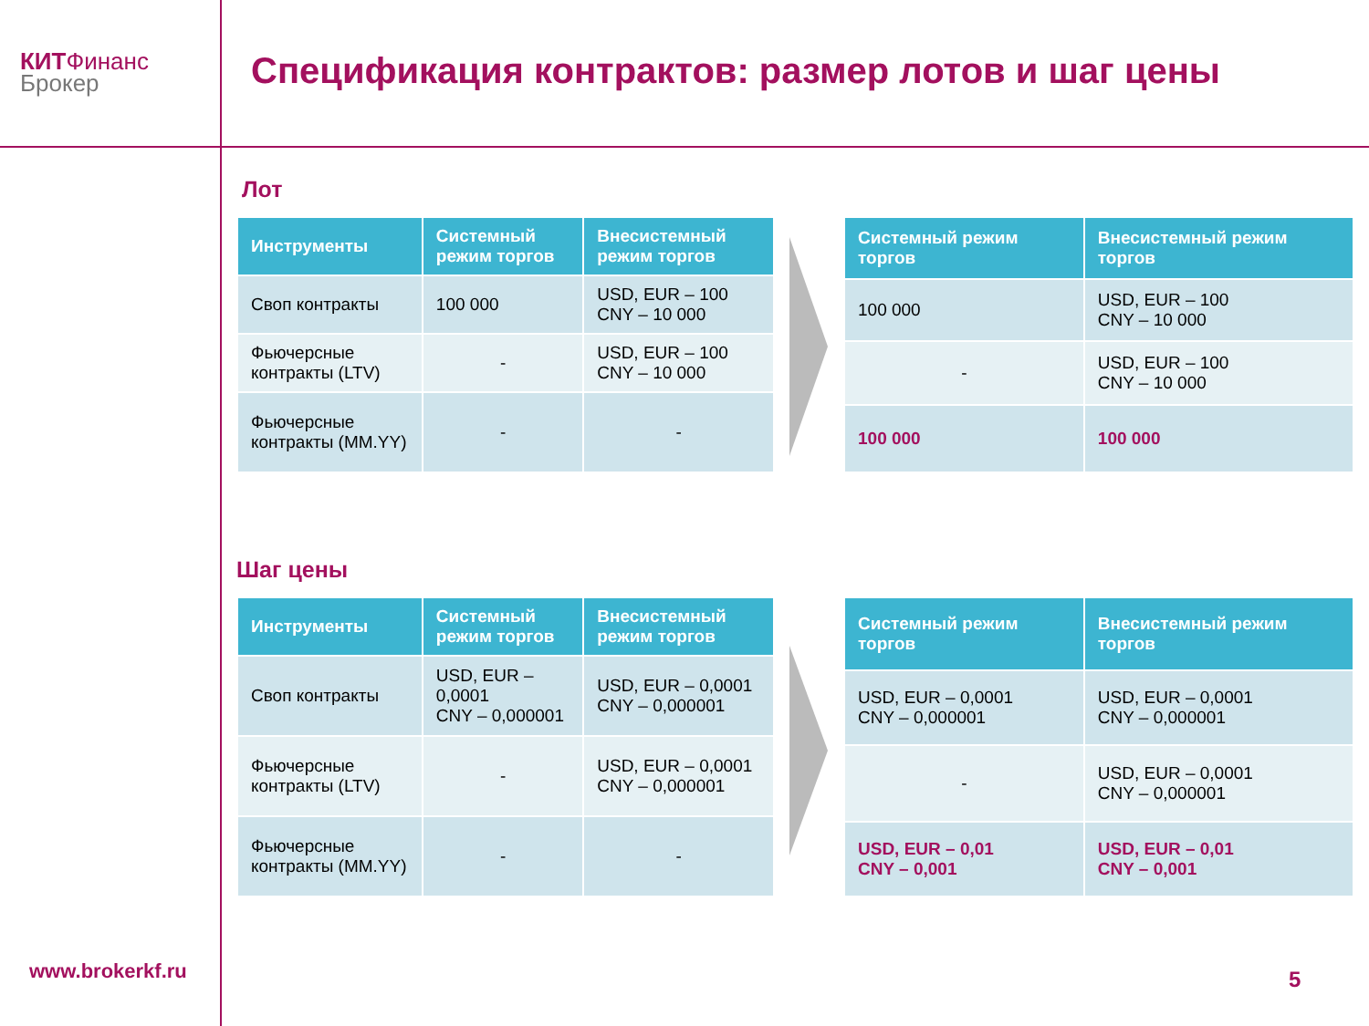КИТФинанс
Брокер
Спецификация контрактов: размер лотов и шаг цены
Лот
| Инструменты | Системный режим торгов | Внесистемный режим торгов |
| --- | --- | --- |
| Своп контракты | 100 000 | USD, EUR – 100 CNY – 10 000 |
| Фьючерсные контракты (LTV) | - | USD, EUR – 100 CNY – 10 000 |
| Фьючерсные контракты (MM.YY) | - | - |
| Системный режим торгов | Внесистемный режим торгов |
| --- | --- |
| 100 000 | USD, EUR – 100 CNY – 10 000 |
| - | USD, EUR – 100 CNY – 10 000 |
| 100 000 | 100 000 |
Шаг цены
| Инструменты | Системный режим торгов | Внесистемный режим торгов |
| --- | --- | --- |
| Своп контракты | USD, EUR – 0,0001 CNY – 0,000001 | USD, EUR – 0,0001 CNY – 0,000001 |
| Фьючерсные контракты (LTV) | - | USD, EUR – 0,0001 CNY – 0,000001 |
| Фьючерсные контракты (MM.YY) | - | - |
| Системный режим торгов | Внесистемный режим торгов |
| --- | --- |
| USD, EUR – 0,0001 CNY – 0,000001 | USD, EUR – 0,0001 CNY – 0,000001 |
| - | USD, EUR – 0,0001 CNY – 0,000001 |
| USD, EUR – 0,01 CNY – 0,001 | USD, EUR – 0,01 CNY – 0,001 |
www.brokerkf.ru 5